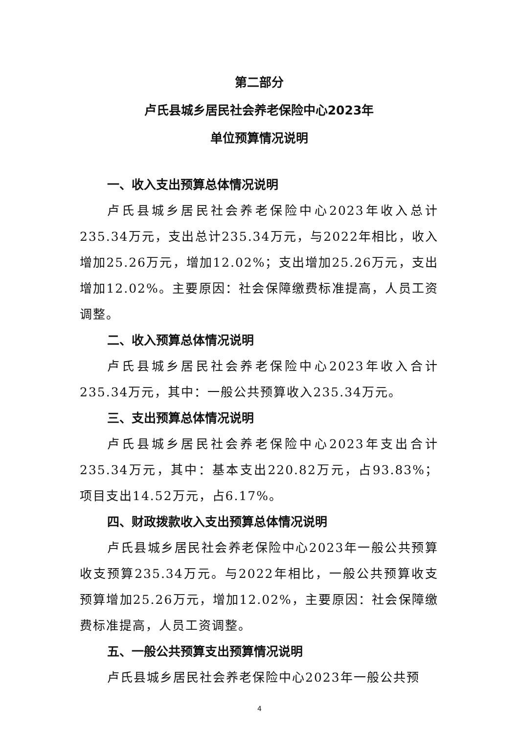第二部分
卢氏县城乡居民社会养老保险中心2023年
单位预算情况说明
一、收入支出预算总体情况说明
卢氏县城乡居民社会养老保险中心2023年收入总计235.34万元，支出总计235.34万元，与2022年相比，收入增加25.26万元，增加12.02%；支出增加25.26万元，支出增加12.02%。主要原因：社会保障缴费标准提高，人员工资调整。
二、收入预算总体情况说明
卢氏县城乡居民社会养老保险中心2023年收入合计235.34万元，其中：一般公共预算收入235.34万元。
三、支出预算总体情况说明
卢氏县城乡居民社会养老保险中心2023年支出合计235.34万元，其中：基本支出220.82万元，占93.83%；项目支出14.52万元，占6.17%。
四、财政拨款收入支出预算总体情况说明
卢氏县城乡居民社会养老保险中心2023年一般公共预算收支预算235.34万元。与2022年相比，一般公共预算收支预算增加25.26万元，增加12.02%，主要原因：社会保障缴费标准提高，人员工资调整。
五、一般公共预算支出预算情况说明
卢氏县城乡居民社会养老保险中心2023年一般公共预
4